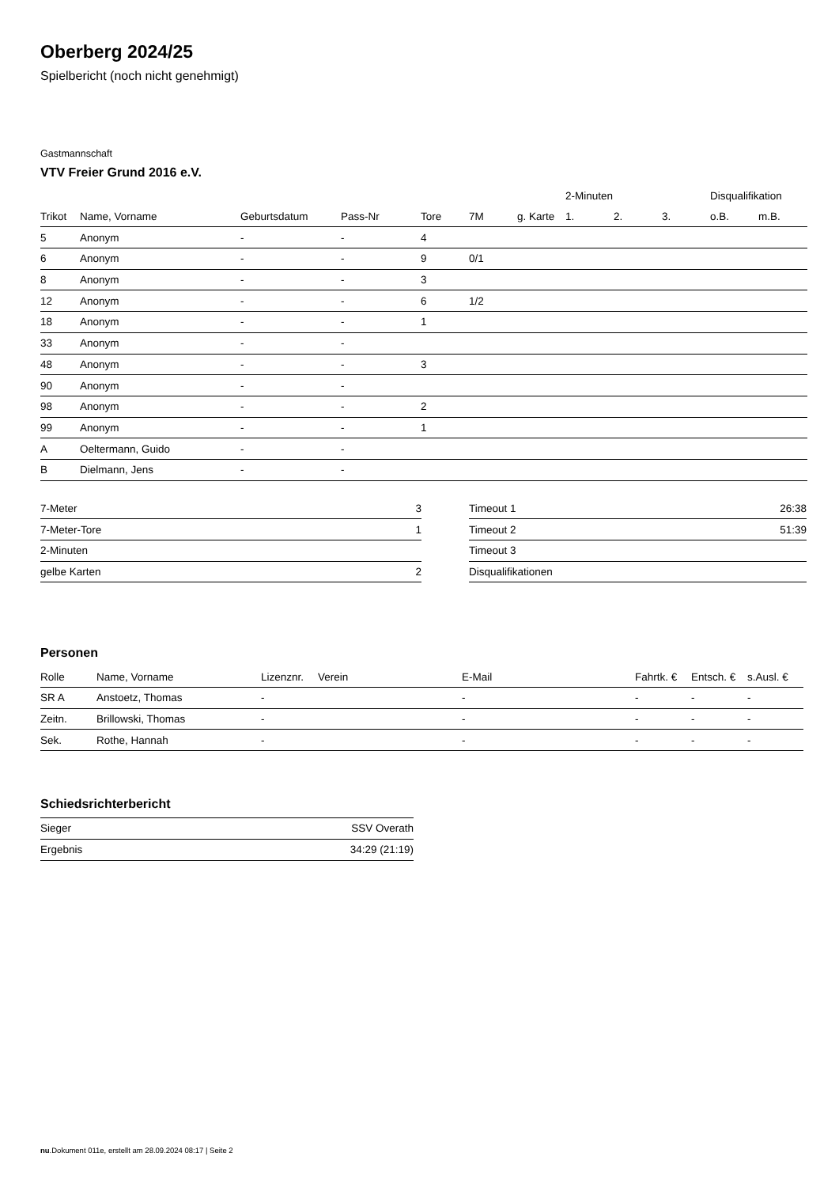Oberberg 2024/25
Spielbericht (noch nicht genehmigt)
Gastmannschaft
VTV Freier Grund 2016 e.V.
| | | | | | | | 2-Minuten | | | Disqualifikation | |
| --- | --- | --- | --- | --- | --- | --- | --- | --- | --- | --- | --- |
| Trikot | Name, Vorname | Geburtsdatum | Pass-Nr | Tore | 7M | g. Karte | 1. | 2. | 3. | o.B. | m.B. |
| 5 | Anonym | - | - | 4 | | | | | | | |
| 6 | Anonym | - | - | 9 | 0/1 | | | | | | |
| 8 | Anonym | - | - | 3 | | | | | | | |
| 12 | Anonym | - | - | 6 | 1/2 | | | | | | |
| 18 | Anonym | - | - | 1 | | | | | | | |
| 33 | Anonym | - | - | | | | | | | | |
| 48 | Anonym | - | - | 3 | | | | | | | |
| 90 | Anonym | - | - | | | | | | | | |
| 98 | Anonym | - | - | 2 | | | | | | | |
| 99 | Anonym | - | - | 1 | | | | | | | |
| A | Oeltermann, Guido | - | - | | | | | | | | |
| B | Dielmann, Jens | - | - | | | | | | | | |
| 7-Meter | 3 |
| 7-Meter-Tore | 1 |
| 2-Minuten | |
| gelbe Karten | 2 |
| Timeout 1 | 26:38 |
| Timeout 2 | 51:39 |
| Timeout 3 | |
| Disqualifikationen | |
Personen
| Rolle | Name, Vorname | Lizenznr. | Verein | E-Mail | Fahrtk. € | Entsch. € | s.Ausl. € |
| --- | --- | --- | --- | --- | --- | --- | --- |
| SR A | Anstoetz, Thomas | - | | - | - | - | - |
| Zeitn. | Brillowski, Thomas | - | | - | - | - | - |
| Sek. | Rothe, Hannah | - | | - | - | - | - |
Schiedsrichterbericht
| Sieger | SSV Overath |
| Ergebnis | 34:29 (21:19) |
nu.Dokument 011e, erstellt am 28.09.2024 08:17 | Seite 2